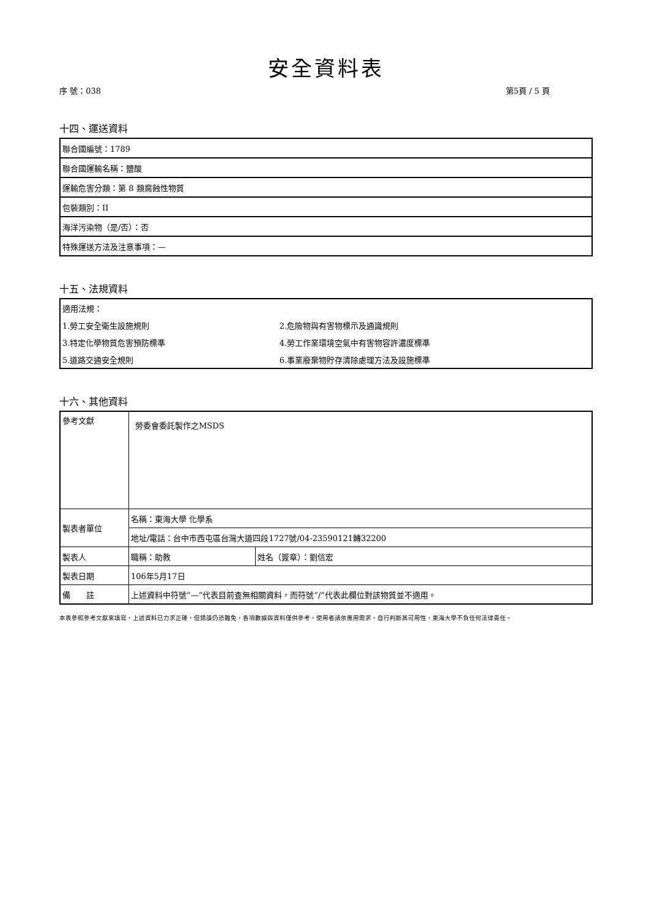安全資料表
序 號：038 第5頁 / 5 頁
十四、運送資料
| 聯合國編號：1789 |
| 聯合國運輸名稱：鹽酸 |
| 運輸危害分類：第 8 類腐蝕性物質 |
| 包裝類別：II |
| 海洋污染物（是/否）：否 |
| 特殊運送方法及注意事項：— |
十五、法規資料
| 適用法規： | |
| 1.勞工安全衛生設施規則 | 2.危險物與有害物標示及通識規則 |
| 3.特定化學物質危害預防標準 | 4.勞工作業環境空氣中有害物容許濃度標準 |
| 5.道路交通安全規則 | 6.事業廢棄物貯存清除處理方法及設施標準 |
十六、其他資料
| 參考文獻 | 勞委會委託製作之MSDS | |
| 製表者單位 | 名稱：東海大學 化學系 | |
| | 地址/電話：台中市西屯區台灣大道四段1727號/04-23590121轉32200 | |
| 製表人 | 職稱：助教 | 姓名（簽章）：劉信宏 |
| 製表日期 | 106年5月17日 | |
| 備 註 | 上述資料中符號”—”代表目前查無相關資料，而符號”/”代表此欄位對該物質並不適用。 | |
本表參照參考文獻來填寫，上述資料已力求正確，但錯誤仍恐難免，各項數據與資料僅供參考，使用者請依應用需求，自行判斷其可用性，東海大學不負任何法律責任。